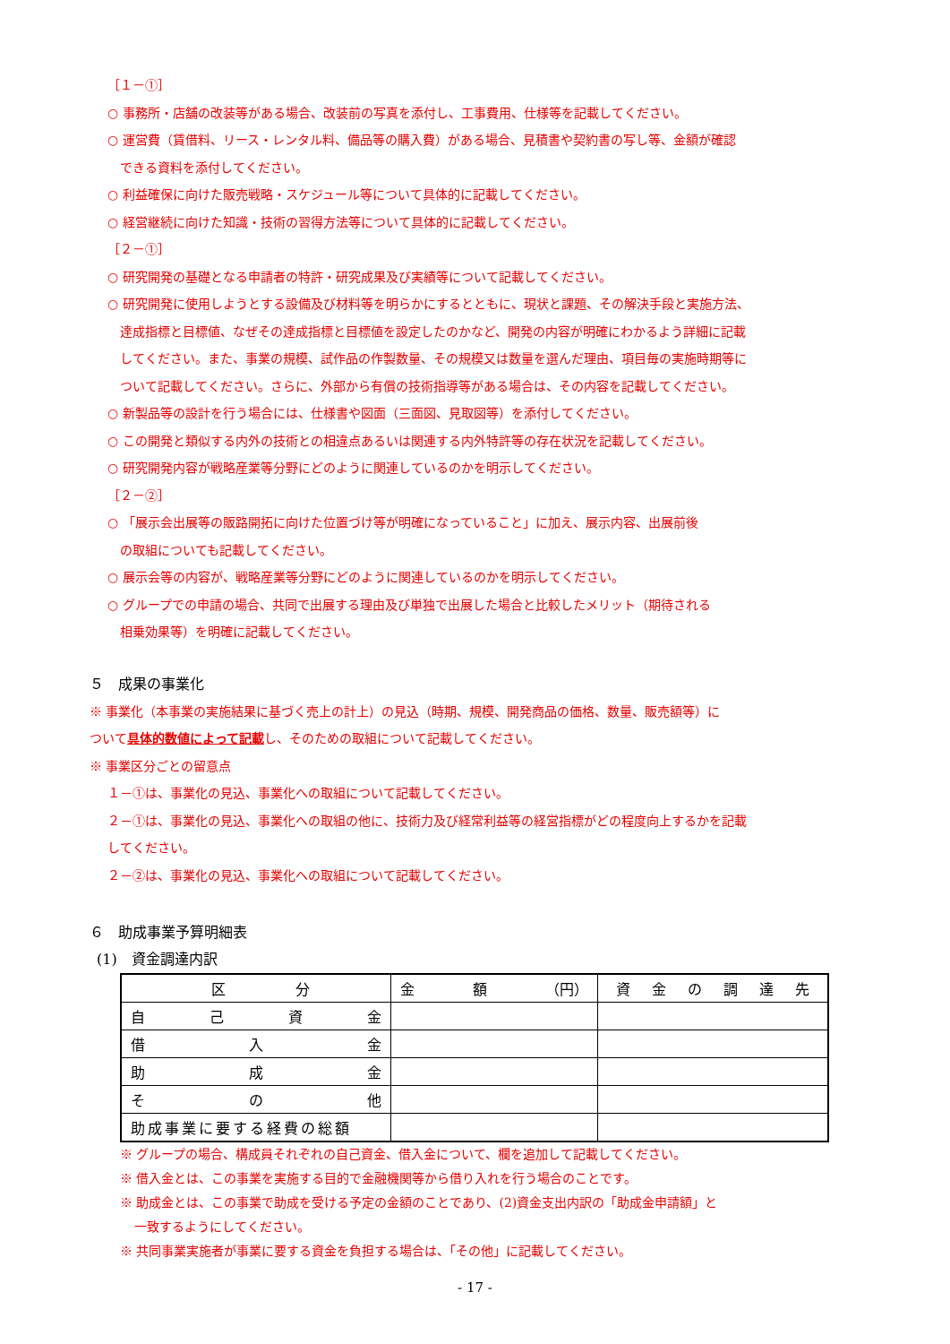［１－①］
○ 事務所・店舗の改装等がある場合、改装前の写真を添付し、工事費用、仕様等を記載してください。
○ 運営費（賃借料、リース・レンタル料、備品等の購入費）がある場合、見積書や契約書の写し等、金額が確認
できる資料を添付してください。
○ 利益確保に向けた販売戦略・スケジュール等について具体的に記載してください。
○ 経営継続に向けた知識・技術の習得方法等について具体的に記載してください。
［２－①］
○ 研究開発の基礎となる申請者の特許・研究成果及び実績等について記載してください。
○ 研究開発に使用しようとする設備及び材料等を明らかにするとともに、現状と課題、その解決手段と実施方法、
達成指標と目標値、なぜその達成指標と目標値を設定したのかなど、開発の内容が明確にわかるよう詳細に記載
してください。また、事業の規模、試作品の作製数量、その規模又は数量を選んだ理由、項目毎の実施時期等に
ついて記載してください。さらに、外部から有償の技術指導等がある場合は、その内容を記載してください。
○ 新製品等の設計を行う場合には、仕様書や図面（三面図、見取図等）を添付してください。
○ この開発と類似する内外の技術との相違点あるいは関連する内外特許等の存在状況を記載してください。
○ 研究開発内容が戦略産業等分野にどのように関連しているのかを明示してください。
［２－②］
○ 「展示会出展等の販路開拓に向けた位置づけ等が明確になっていること」に加え、展示内容、出展前後
の取組についても記載してください。
○ 展示会等の内容が、戦略産業等分野にどのように関連しているのかを明示してください。
○ グループでの申請の場合、共同で出展する理由及び単独で出展した場合と比較したメリット（期待される
相乗効果等）を明確に記載してください。
５　成果の事業化
※ 事業化（本事業の実施結果に基づく売上の計上）の見込（時期、規模、開発商品の価格、数量、販売額等）に
ついて具体的数値によって記載し、そのための取組について記載してください。
※ 事業区分ごとの留意点
１－①は、事業化の見込、事業化への取組について記載してください。
２－①は、事業化の見込、事業化への取組の他に、技術力及び経常利益等の経営指標がどの程度向上するかを記載
してください。
２－②は、事業化の見込、事業化への取組について記載してください。
６　助成事業予算明細表
(1)　資金調達内訳
| 区 分 | 金 額 （円） | 資 金 の 調 達 先 |
| 自 己 資 金 | | |
| 借 入 金 | | |
| 助 成 金 | | |
| そ の 他 | | |
| 助成事業に要する経費の総額 | | |
※ グループの場合、構成員それぞれの自己資金、借入金について、欄を追加して記載してください。
※ 借入金とは、この事業を実施する目的で金融機関等から借り入れを行う場合のことです。
※ 助成金とは、この事業で助成を受ける予定の金額のことであり、(2)資金支出内訳の「助成金申請額」と
一致するようにしてください。
※ 共同事業実施者が事業に要する資金を負担する場合は、「その他」に記載してください。
- 17 -